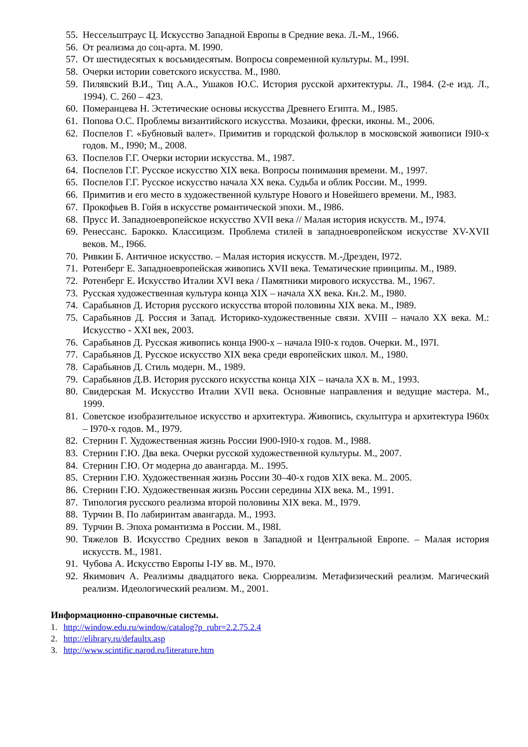55. Нессельштраус Ц. Искусство Западной Европы в Средние века. Л.-М., 1966.
56. От реализма до соц-арта. М. I990.
57. От шестидесятых к восьмидесятым. Вопросы современной культуры. М., I99I.
58. Очерки истории советского искусства. М., I980.
59. Пилявский В.И., Тиц А.А., Ушаков Ю.С. История русской архитектуры. Л., 1984. (2-е изд. Л., 1994). С. 260 – 423.
60. Померанцева Н. Эстетические основы искусства Древнего Египта. М., I985.
61. Попова О.С. Проблемы византийского искусства. Мозаики, фрески, иконы. М., 2006.
62. Поспелов Г. «Бубновый валет». Примитив и городской фольклор в московской живописи I9I0-х годов. М., I990; М., 2008.
63. Поспелов Г.Г. Очерки истории искусства. М., 1987.
64. Поспелов Г.Г. Русское искусство XIX века. Вопросы понимания времени. М., 1997.
65. Поспелов Г.Г. Русское искусство начала XX века. Судьба и облик России. М., 1999.
66. Примитив и его место в художественной культуре Нового и Новейшего времени. М., I983.
67. Прокофьев В. Гойя в искусстве романтической эпохи. М., I986.
68. Прусс И. Западноевропейское искусство XVII века // Малая история искусств. М., I974.
69. Ренессанс. Барокко. Классицизм. Проблема стилей в западноевропейском искусстве XV-XVII веков. М., I966.
70. Ривкин Б. Античное искусство. – Малая история искусств. М.-Дрезден, I972.
71. Ротенберг Е. Западноевропейская живопись XVII века. Тематические принципы. М., I989.
72. Ротенберг Е. Искусство Италии XVI века / Памятники мирового искусства. М., 1967.
73. Русская художественная культура конца XIX – начала XX века. Кн.2. М., I980.
74. Сарабьянов Д. История русского искусства второй половины XIX века. М., I989.
75. Сарабьянов Д. Россия и Запад. Историко-художественные связи. XVIII – начало XX века. М.: Искусство - XXI век, 2003.
76. Сарабьянов Д. Русская живопись конца I900-х – начала I9I0-х годов. Очерки. М., I97I.
77. Сарабьянов Д. Русское искусство XIX века среди европейских школ. М., 1980.
78. Сарабьянов Д. Стиль модерн. М., 1989.
79. Сарабьянов Д.В. История русского искусства конца XIX – начала XX в. М., 1993.
80. Свидерская М. Искусство Италии XVII века. Основные направления и ведущие мастера. М., 1999.
81. Советское изобразительное искусство и архитектура. Живопись, скульптура и архитектура I960х – I970-х годов. М., I979.
82. Стернин Г. Художественная жизнь России I900-I9I0-х годов. М., I988.
83. Стернин Г.Ю. Два века. Очерки русской художественной культуры. М., 2007.
84. Стернин Г.Ю. От модерна до авангарда. М.. 1995.
85. Стернин Г.Ю. Художественная жизнь России 30–40-х годов XIX века. М.. 2005.
86. Стернин Г.Ю. Художественная жизнь России середины XIX века. М., 1991.
87. Типология русского реализма второй половины XIX века. М., I979.
88. Турчин В. По лабиринтам авангарда. М., 1993.
89. Турчин В. Эпоха романтизма в России. М., I98I.
90. Тяжелов В. Искусство Средних веков в Западной и Центральной Европе. – Малая история искусств. М., 1981.
91. Чубова А. Искусство Европы I-IУ вв. М., I970.
92. Якимович А. Реализмы двадцатого века. Сюрреализм. Метафизический реализм. Магический реализм. Идеологический реализм. М., 2001.
Информационно-справочные системы.
1. http://window.edu.ru/window/catalog?p_rubr=2.2.75.2.4
2. http://elibrary.ru/defaultx.asp
3. http://www.scintific.narod.ru/literature.htm